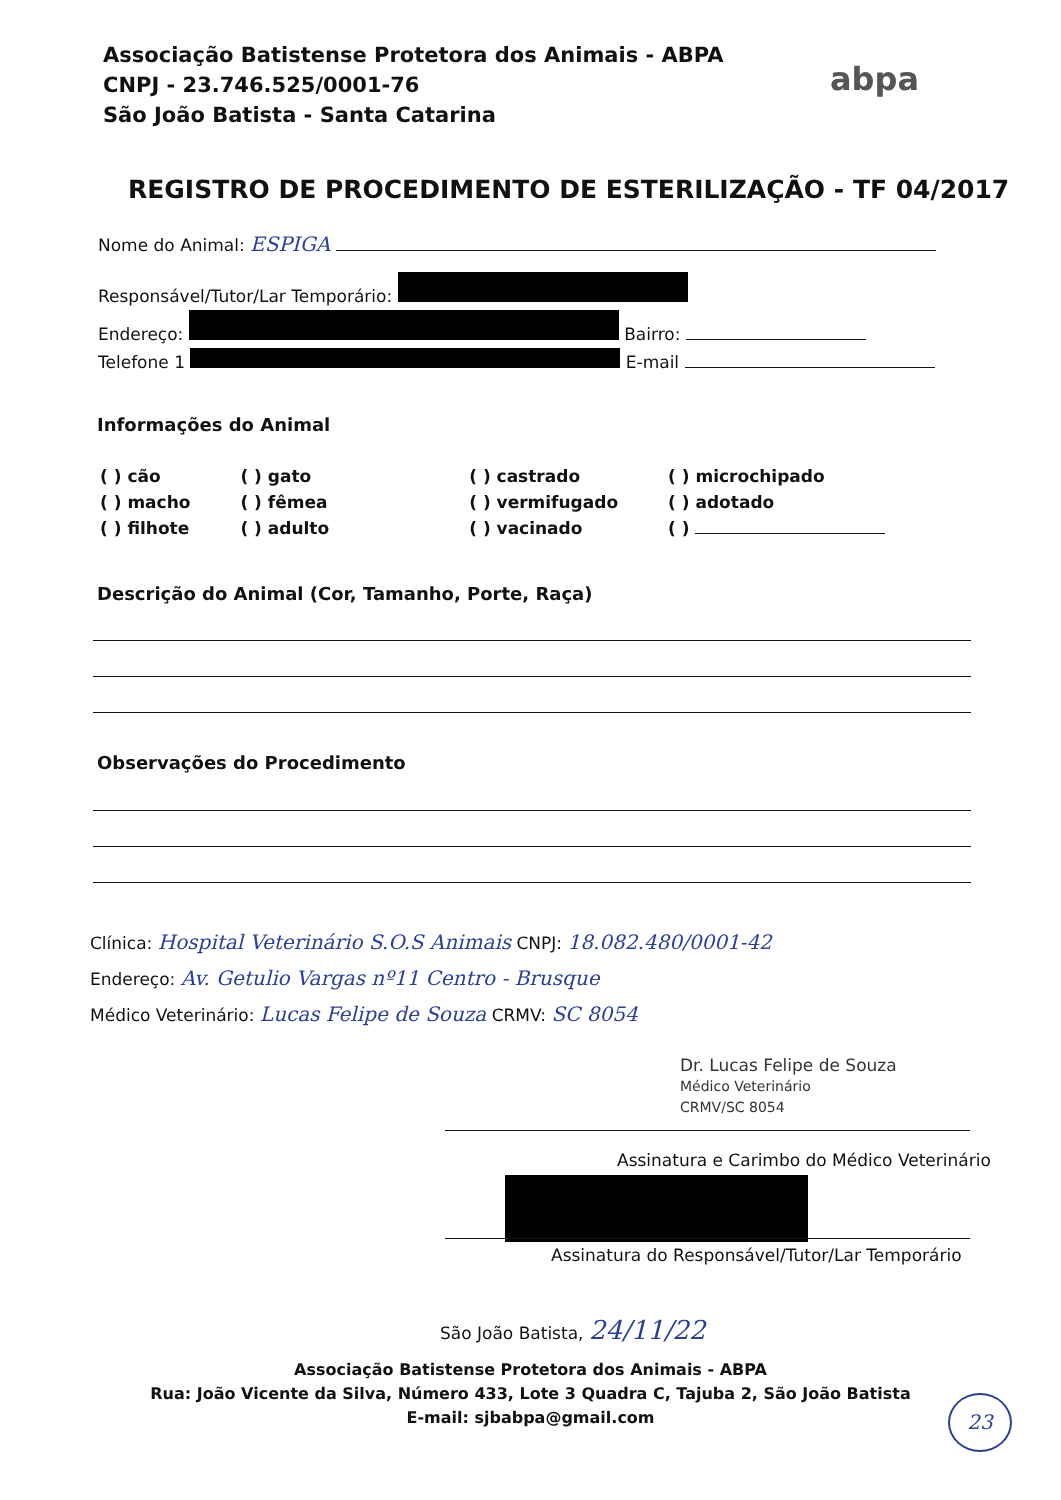Associação Batistense Protetora dos Animais - ABPA
CNPJ - 23.746.525/0001-76
São João Batista - Santa Catarina
abpa
REGISTRO DE PROCEDIMENTO DE ESTERILIZAÇÃO - TF 04/2017
Nome do Animal: ESPIGA
Responsável/Tutor/Lar Temporário:
Endereço: Bairro:
Telefone 1 E-mail
Informações do Animal
( ) cão
( ) macho
( ) filhote
( ) gato
( ) fêmea
( ) adulto
( ) castrado
( ) vermifugado
( ) vacinado
( ) microchipado
( ) adotado
( )
Descrição do Animal (Cor, Tamanho, Porte, Raça)
Observações do Procedimento
Clínica: Hospital Veterinário S.O.S Animais CNPJ: 18.082.480/0001-42
Endereço: Av. Getulio Vargas nº11 Centro - Brusque
Médico Veterinário: Lucas Felipe de Souza CRMV: SC 8054
Dr. Lucas Felipe de Souza
Médico Veterinário
CRMV/SC 8054
Assinatura e Carimbo do Médico Veterinário
Assinatura do Responsável/Tutor/Lar Temporário
São João Batista, 24/11/22
Associação Batistense Protetora dos Animais - ABPA
Rua: João Vicente da Silva, Número 433, Lote 3 Quadra C, Tajuba 2, São João Batista
E-mail: sjbabpa@gmail.com
23